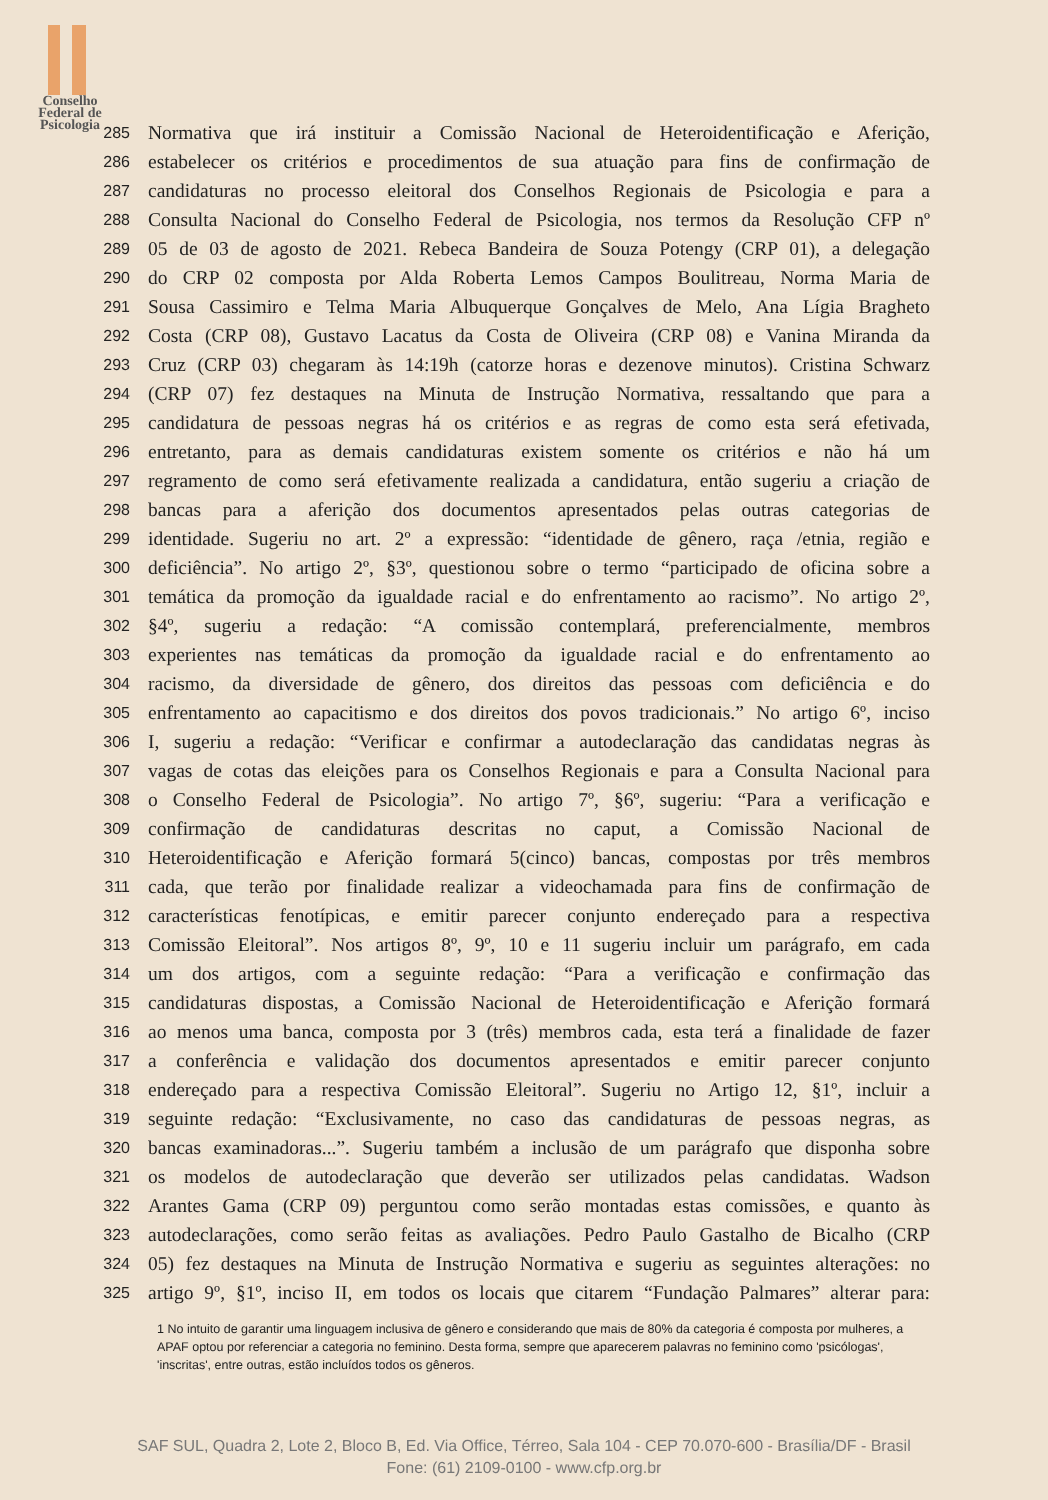Conselho
Federal de
Psicologia
285 Normativa que irá instituir a Comissão Nacional de Heteroidentificação e Aferição,
286 estabelecer os critérios e procedimentos de sua atuação para fins de confirmação de
287 candidaturas no processo eleitoral dos Conselhos Regionais de Psicologia e para a
288 Consulta Nacional do Conselho Federal de Psicologia, nos termos da Resolução CFP nº
289 05 de 03 de agosto de 2021. Rebeca Bandeira de Souza Potengy (CRP 01), a delegação
290 do CRP 02 composta por Alda Roberta Lemos Campos Boulitreau, Norma Maria de
291 Sousa Cassimiro e Telma Maria Albuquerque Gonçalves de Melo, Ana Lígia Bragheto
292 Costa (CRP 08), Gustavo Lacatus da Costa de Oliveira (CRP 08) e Vanina Miranda da
293 Cruz (CRP 03) chegaram às 14:19h (catorze horas e dezenove minutos). Cristina Schwarz
294 (CRP 07) fez destaques na Minuta de Instrução Normativa, ressaltando que para a
295 candidatura de pessoas negras há os critérios e as regras de como esta será efetivada,
296 entretanto, para as demais candidaturas existem somente os critérios e não há um
297 regramento de como será efetivamente realizada a candidatura, então sugeriu a criação de
298 bancas para a aferição dos documentos apresentados pelas outras categorias de
299 identidade. Sugeriu no art. 2º a expressão: “identidade de gênero, raça /etnia, região e
300 deficiência”. No artigo 2º, §3º, questionou sobre o termo “participado de oficina sobre a
301 temática da promoção da igualdade racial e do enfrentamento ao racismo”. No artigo 2º,
302 §4º, sugeriu a redação: “A comissão contemplará, preferencialmente, membros
303 experientes nas temáticas da promoção da igualdade racial e do enfrentamento ao
304 racismo, da diversidade de gênero, dos direitos das pessoas com deficiência e do
305 enfrentamento ao capacitismo e dos direitos dos povos tradicionais.” No artigo 6º, inciso
306 I, sugeriu a redação: “Verificar e confirmar a autodeclaração das candidatas negras às
307 vagas de cotas das eleições para os Conselhos Regionais e para a Consulta Nacional para
308 o Conselho Federal de Psicologia”. No artigo 7º, §6º, sugeriu: “Para a verificação e
309 confirmação de candidaturas descritas no caput, a Comissão Nacional de
310 Heteroidentificação e Aferição formará 5(cinco) bancas, compostas por três membros
311 cada, que terão por finalidade realizar a videochamada para fins de confirmação de
312 características fenotípicas, e emitir parecer conjunto endereçado para a respectiva
313 Comissão Eleitoral”. Nos artigos 8º, 9º, 10 e 11 sugeriu incluir um parágrafo, em cada
314 um dos artigos, com a seguinte redação: “Para a verificação e confirmação das
315 candidaturas dispostas, a Comissão Nacional de Heteroidentificação e Aferição formará
316 ao menos uma banca, composta por 3 (três) membros cada, esta terá a finalidade de fazer
317 a conferência e validação dos documentos apresentados e emitir parecer conjunto
318 endereçado para a respectiva Comissão Eleitoral”. Sugeriu no Artigo 12, §1º, incluir a
319 seguinte redação: “Exclusivamente, no caso das candidaturas de pessoas negras, as
320 bancas examinadoras...”. Sugeriu também a inclusão de um parágrafo que disponha sobre
321 os modelos de autodeclaração que deverão ser utilizados pelas candidatas. Wadson
322 Arantes Gama (CRP 09) perguntou como serão montadas estas comissões, e quanto às
323 autodeclarações, como serão feitas as avaliações. Pedro Paulo Gastalho de Bicalho (CRP
324 05) fez destaques na Minuta de Instrução Normativa e sugeriu as seguintes alterações: no
325 artigo 9º, §1º, inciso II, em todos os locais que citarem “Fundação Palmares” alterar para:
1 No intuito de garantir uma linguagem inclusiva de gênero e considerando que mais de 80% da categoria é composta por mulheres, a APAF optou por referenciar a categoria no feminino. Desta forma, sempre que aparecerem palavras no feminino como 'psicólogas', 'inscritas', entre outras, estão incluídos todos os gêneros.
SAF SUL, Quadra 2, Lote 2, Bloco B, Ed. Via Office, Térreo, Sala 104 - CEP 70.070-600 - Brasília/DF - Brasil
Fone: (61) 2109-0100 - www.cfp.org.br